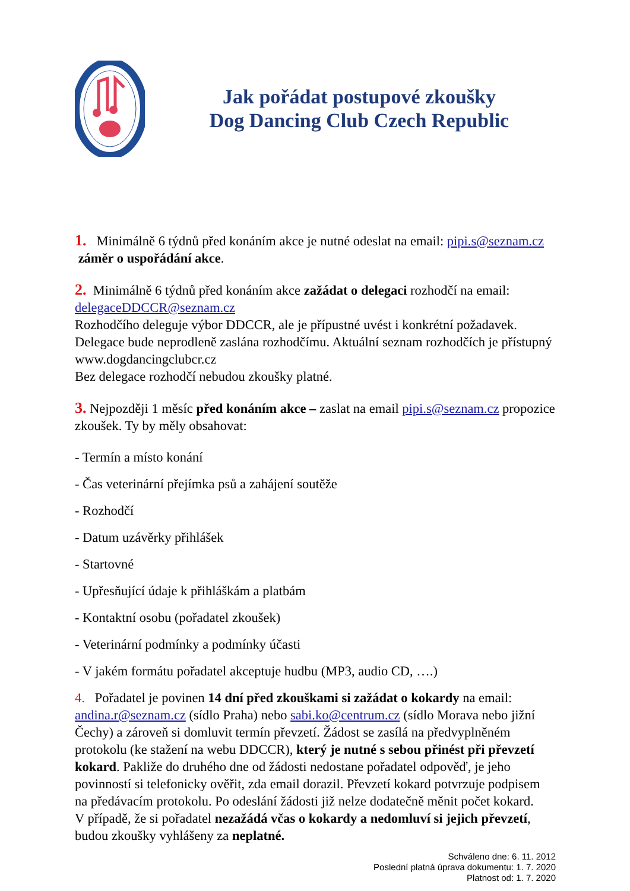Jak pořádat postupové zkoušky
Dog Dancing Club Czech Republic
1. Minimálně 6 týdnů před konáním akce je nutné odeslat na email: pipi.s@seznam.cz záměr o uspořádání akce.
2. Minimálně 6 týdnů před konáním akce zažádat o delegaci rozhodčí na email: delegaceDDCCR@seznam.cz
Rozhodčího deleguje výbor DDCCR, ale je přípustné uvést i konkrétní požadavek. Delegace bude neprodleně zaslána rozhodčímu. Aktuální seznam rozhodčích je přístupný www.dogdancingclubcr.cz
Bez delegace rozhodčí nebudou zkoušky platné.
3. Nejpozději 1 měsíc před konáním akce – zaslat na email pipi.s@seznam.cz propozice zkoušek. Ty by měly obsahovat:
- Termín a místo konání
- Čas veterinární přejímka psů a zahájení soutěže
- Rozhodčí
- Datum uzávěrky přihlášek
- Startovné
- Upřesňující údaje k přihláškám a platbám
- Kontaktní osobu (pořadatel zkoušek)
- Veterinární podmínky a podmínky účasti
- V jakém formátu pořadatel akceptuje hudbu (MP3, audio CD, ….)
4. Pořadatel je povinen 14 dní před zkouškami si zažádat o kokardy na email: andina.r@seznam.cz (sídlo Praha) nebo sabi.ko@centrum.cz (sídlo Morava nebo jižní Čechy) a zároveň si domluvit termín převzetí. Žádost se zasílá na předvyplněném protokolu (ke stažení na webu DDCCR), který je nutné s sebou přinést při převzetí kokard. Pakliže do druhého dne od žádosti nedostane pořadatel odpověď, je jeho povinností si telefonicky ověřit, zda email dorazil. Převzetí kokard potvrzuje podpisem na předávacím protokolu. Po odeslání žádosti již nelze dodatečně měnit počet kokard.
V případě, že si pořadatel nezažádá včas o kokardy a nedomluví si jejich převzetí, budou zkoušky vyhlášeny za neplatné.
Schváleno dne: 6. 11. 2012
Poslední platná úprava dokumentu: 1. 7. 2020
Platnost od: 1. 7. 2020